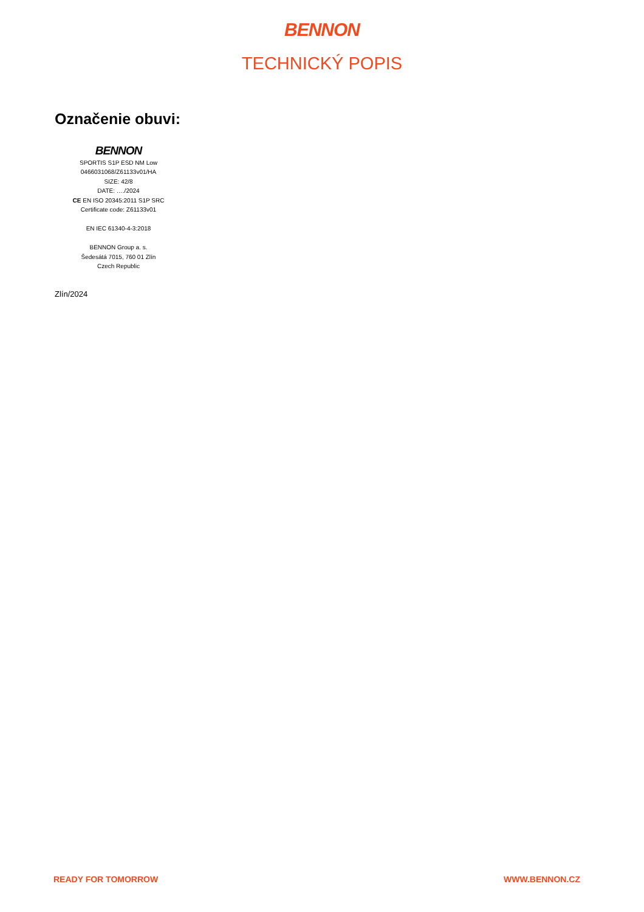BENNON
TECHNICKÝ POPIS
Označenie obuvi:
BENNON
SPORTIS S1P ESD NM Low
0466031068/Z61133v01/HA
SIZE: 42/8
DATE: …./2024
CE EN ISO 20345:2011 S1P SRC
Certificate code: Z61133v01
EN IEC 61340-4-3:2018
BENNON Group a. s.
Šedesátá 7015, 760 01 Zlín
Czech Republic
Zlín/2024
READY FOR TOMORROW WWW.BENNON.CZ